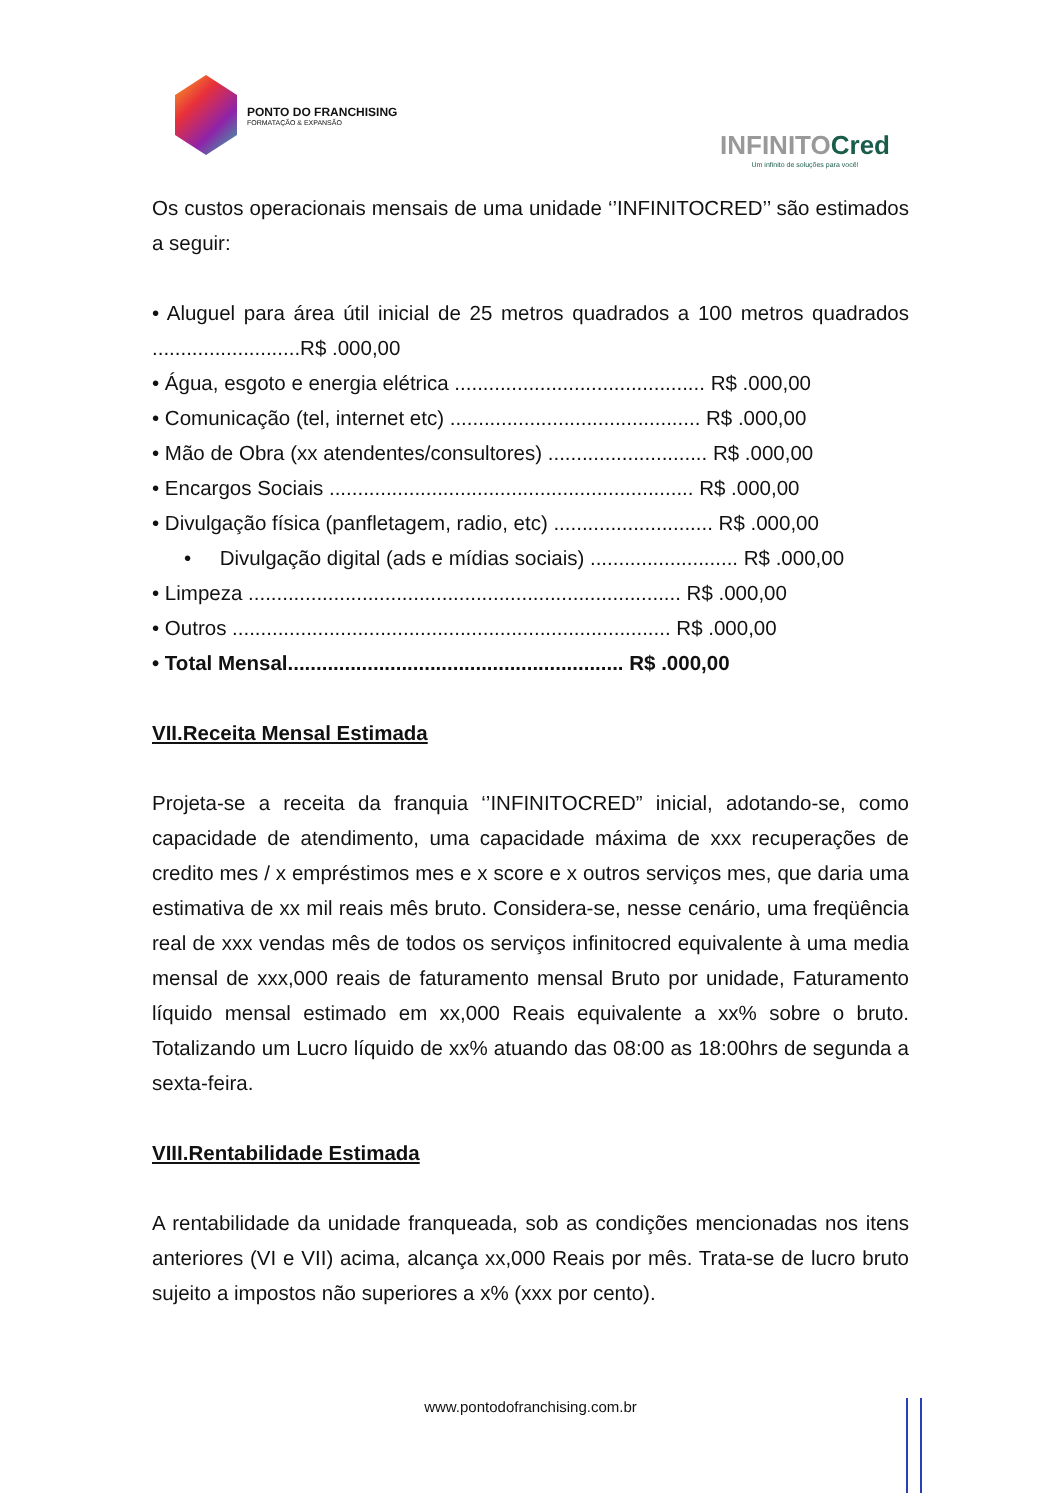PONTO DO FRANCHISING
FORMATAÇÃO & EXPANSÃO
INFINITOCred
Um infinito de soluções para você!
Os custos operacionais mensais de uma unidade ‘’INFINITOCRED’’ são estimados a seguir:
• Aluguel para área útil inicial de 25 metros quadrados a 100 metros quadrados ..........................R$ .000,00
• Água, esgoto e energia elétrica ............................................ R$ .000,00
• Comunicação (tel, internet etc) ............................................ R$ .000,00
• Mão de Obra (xx atendentes/consultores) ............................ R$ .000,00
• Encargos Sociais ................................................................ R$ .000,00
• Divulgação física (panfletagem, radio, etc) ............................ R$ .000,00
• Divulgação digital (ads e mídias sociais) .......................... R$ .000,00
• Limpeza ............................................................................ R$ .000,00
• Outros ............................................................................. R$ .000,00
• Total Mensal........................................................... R$ .000,00
VII.Receita Mensal Estimada
Projeta-se a receita da franquia ‘’INFINITOCRED” inicial, adotando-se, como capacidade de atendimento, uma capacidade máxima de xxx recuperações de credito mes / x empréstimos mes e x score e x outros serviços mes, que daria uma estimativa de xx mil reais mês bruto. Considera-se, nesse cenário, uma freqüência real de xxx vendas mês de todos os serviços infinitocred equivalente à uma media mensal de xxx,000 reais de faturamento mensal Bruto por unidade, Faturamento líquido mensal estimado em xx,000 Reais equivalente a xx% sobre o bruto. Totalizando um Lucro líquido de xx% atuando das 08:00 as 18:00hrs de segunda a sexta-feira.
VIII.Rentabilidade Estimada
A rentabilidade da unidade franqueada, sob as condições mencionadas nos itens anteriores (VI e VII) acima, alcança xx,000 Reais por mês. Trata-se de lucro bruto sujeito a impostos não superiores a x% (xxx por cento).
www.pontodofranchising.com.br